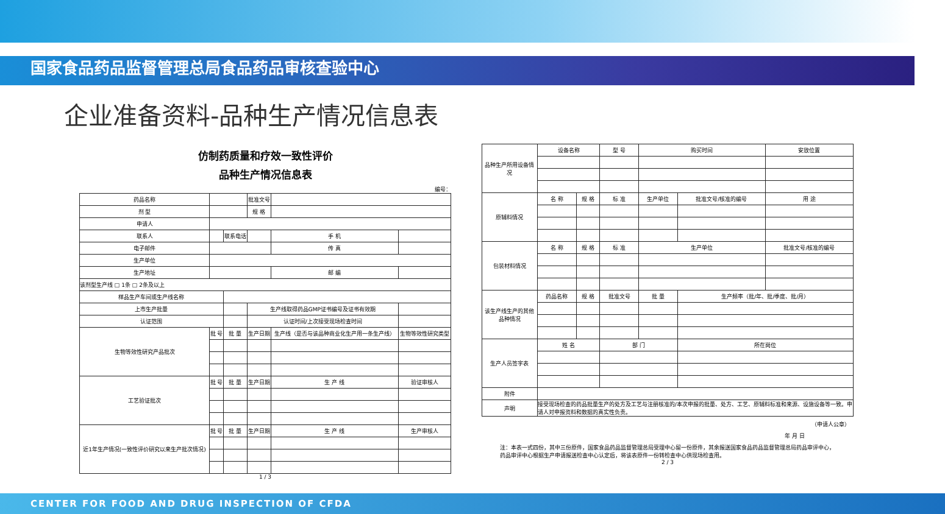国家食品药品监督管理总局食品药品审核查验中心
企业准备资料-品种生产情况信息表
仿制药质量和疗效一致性评价
品种生产情况信息表
编号：
| 药品名称 | | | 批准文号 | | |
| 剂 型 | | | 规 格 | | |
| 申请人 | | | | | |
| 联系人 | | 联系电话 | | 手 机 | |
| 电子邮件 | | | | 传 真 | |
| 生产单位 | | | | | |
| 生产地址 | | | | 邮 编 | |
| 该剂型生产线 □ 1条 □ 2条及以上 | | | | | |
| 样品生产车间或生产线名称 | | | | | |
| 上市生产批量 | | | 生产线取得药品GMP证书编号及证书有效期 | | |
| 认证范围 | | | 认证时间/上次接受现场检查时间 | | |
| 生物等效性研究产品批次 | 批 号 | 批 量 | 生产日期 | 生产线（是否与该品种商业化生产用一条生产线） | 生物等效性研究类型 |
| 工艺验证批次 | 批 号 | 批 量 | 生产日期 | 生 产 线 | 验证审核人 |
| 近1年生产情况(一致性评价研究以来生产批次情况) | 批 号 | 批 量 | 生产日期 | 生 产 线 | 生产审核人 |
1 / 3
| 品种生产所用设备情况 | 设备名称 | | 型 号 | 购买时间 | | 安放位置 |
| 原辅料情况 | 名 称 | 规 格 | 标 准 | 生产单位 | 批准文号/核准的编号 | 用 途 |
| 包装材料情况 | 名 称 | 规 格 | 标 准 | 生产单位 | | 批准文号/核准的编号 |
| 该生产线生产的其他品种情况 | 药品名称 | 规 格 | 批准文号 | 批 量 | 生产频率（批/年、批/季度、批/月） | |
| 生产人员签字表 | 姓 名 | | 部 门 | | 所在岗位 | |
| 附件 | | | | | | |
| 声明 | 接受现场检查的药品批量生产的处方及工艺与注册核准的/本次申报的批量、处方、工艺、原辅料标准和来源、设施设备等一致。申请人对申报资料和数据的真实性负责。 | | | | | |
（申请人公章）
年 月 日
注：本表一式四份，其中三份原件，国家食品药品监督管理总局受理中心留一份原件，其余报送国家食品药品监督管理总局药品审评中心，药品审评中心根据生产申请报送检查中心认定后，将该表原件一份转检查中心供现场检查用。
2 / 3
CENTER FOR FOOD AND DRUG INSPECTION OF CFDA